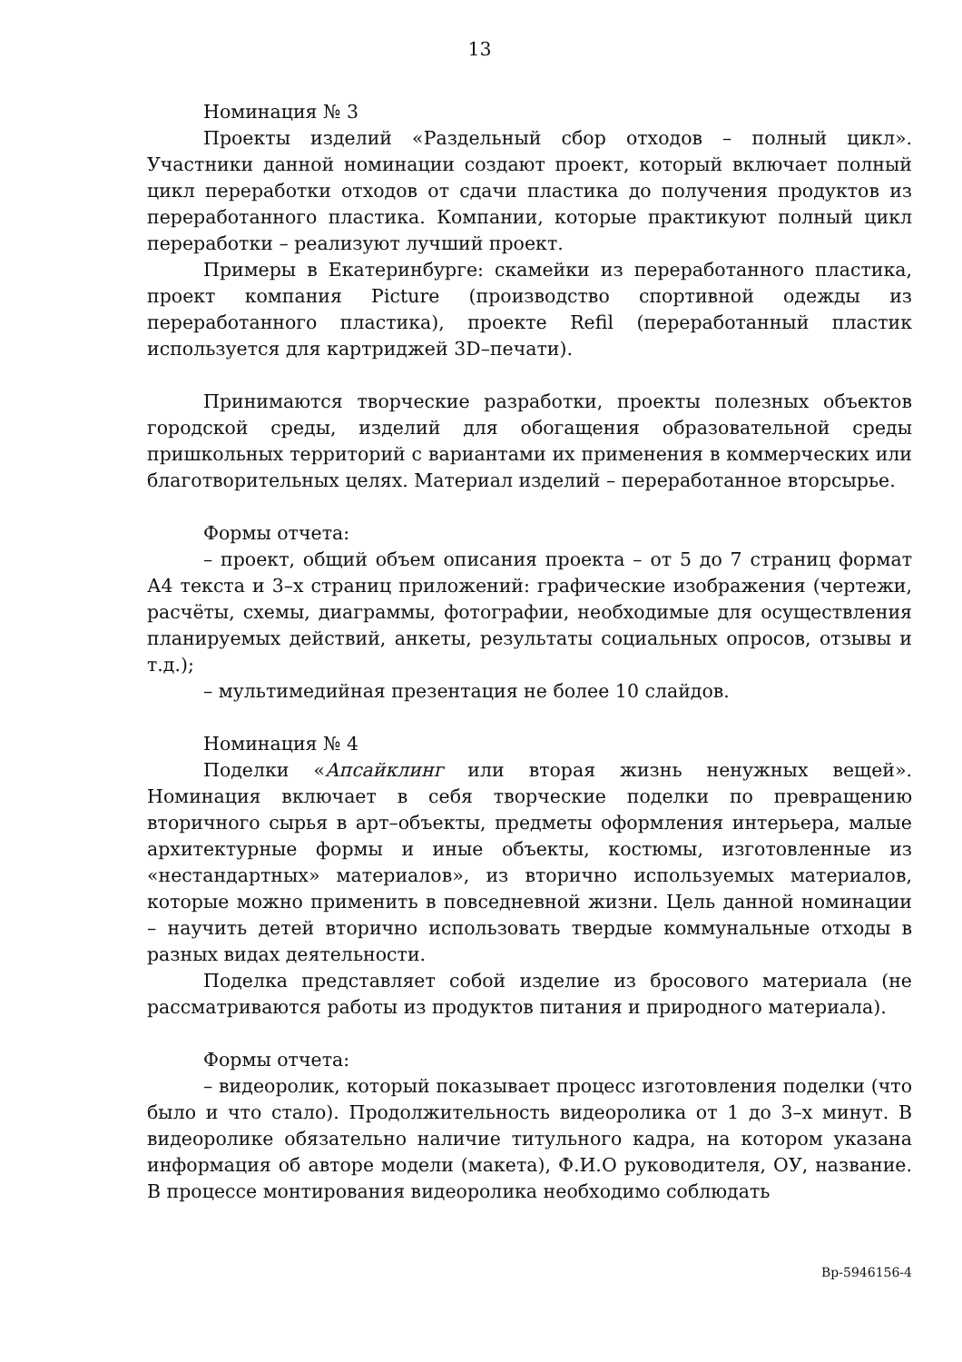13
Номинация № 3
Проекты изделий «Раздельный сбор отходов – полный цикл». Участники данной номинации создают проект, который включает полный цикл переработки отходов от сдачи пластика до получения продуктов из переработанного пластика. Компании, которые практикуют полный цикл переработки – реализуют лучший проект.
Примеры в Екатеринбурге: скамейки из переработанного пластика, проект компания Picture (производство спортивной одежды из переработанного пластика), проекте Refil (переработанный пластик используется для картриджей 3D–печати).
Принимаются творческие разработки, проекты полезных объектов городской среды, изделий для обогащения образовательной среды пришкольных территорий с вариантами их применения в коммерческих или благотворительных целях. Материал изделий – переработанное вторсырье.
Формы отчета:
– проект, общий объем описания проекта – от 5 до 7 страниц формат А4 текста и 3–х страниц приложений: графические изображения (чертежи, расчёты, схемы, диаграммы, фотографии, необходимые для осуществления планируемых действий, анкеты, результаты социальных опросов, отзывы и т.д.);
– мультимедийная презентация не более 10 слайдов.
Номинация № 4
Поделки «Апсайклинг или вторая жизнь ненужных вещей». Номинация включает в себя творческие поделки по превращению вторичного сырья в арт–объекты, предметы оформления интерьера, малые архитектурные формы и иные объекты, костюмы, изготовленные из «нестандартных» материалов», из вторично используемых материалов, которые можно применить в повседневной жизни. Цель данной номинации – научить детей вторично использовать твердые коммунальные отходы в разных видах деятельности.
Поделка представляет собой изделие из бросового материала (не рассматриваются работы из продуктов питания и природного материала).
Формы отчета:
– видеоролик, который показывает процесс изготовления поделки (что было и что стало). Продолжительность видеоролика от 1 до 3–х минут. В видеоролике обязательно наличие титульного кадра, на котором указана информация об авторе модели (макета), Ф.И.О руководителя, ОУ, название. В процессе монтирования видеоролика необходимо соблюдать
Вр-5946156-4